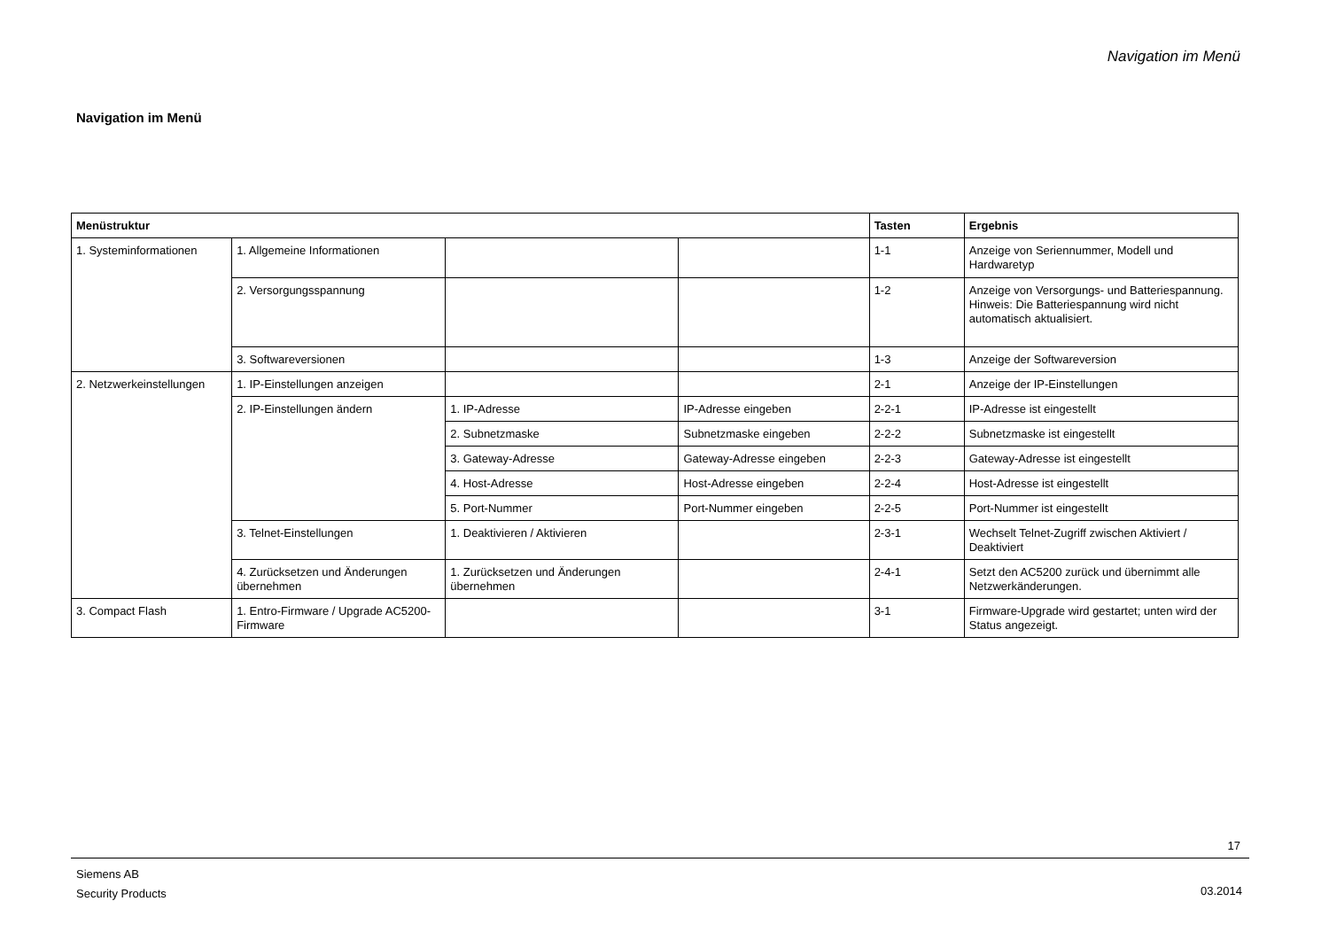Navigation im Menü
Navigation im Menü
| Menüstruktur | | | | Tasten | Ergebnis |
| --- | --- | --- | --- | --- | --- |
| 1. Systeminformationen | 1. Allgemeine Informationen | | | 1-1 | Anzeige von Seriennummer, Modell und Hardwaretyp |
| | 2. Versorgungsspannung | | | 1-2 | Anzeige von Versorgungs- und Batteriespannung. Hinweis: Die Batteriespannung wird nicht automatisch aktualisiert. |
| | 3. Softwareversionen | | | 1-3 | Anzeige der Softwareversion |
| 2. Netzwerkeinstellungen | 1. IP-Einstellungen anzeigen | | | 2-1 | Anzeige der IP-Einstellungen |
| | 2. IP-Einstellungen ändern | 1. IP-Adresse | IP-Adresse eingeben | 2-2-1 | IP-Adresse ist eingestellt |
| | | 2. Subnetzmaske | Subnetzmaske eingeben | 2-2-2 | Subnetzmaske ist eingestellt |
| | | 3. Gateway-Adresse | Gateway-Adresse eingeben | 2-2-3 | Gateway-Adresse ist eingestellt |
| | | 4. Host-Adresse | Host-Adresse eingeben | 2-2-4 | Host-Adresse ist eingestellt |
| | | 5. Port-Nummer | Port-Nummer eingeben | 2-2-5 | Port-Nummer ist eingestellt |
| | 3. Telnet-Einstellungen | 1. Deaktivieren / Aktivieren | | 2-3-1 | Wechselt Telnet-Zugriff zwischen Aktiviert / Deaktiviert |
| | 4. Zurücksetzen und Änderungen übernehmen | 1. Zurücksetzen und Änderungen übernehmen | | 2-4-1 | Setzt den AC5200 zurück und übernimmt alle Netzwerkänderungen. |
| 3. Compact Flash | 1. Entro-Firmware / Upgrade AC5200-Firmware | | | 3-1 | Firmware-Upgrade wird gestartet; unten wird der Status angezeigt. |
17
Siemens AB
Security Products
03.2014